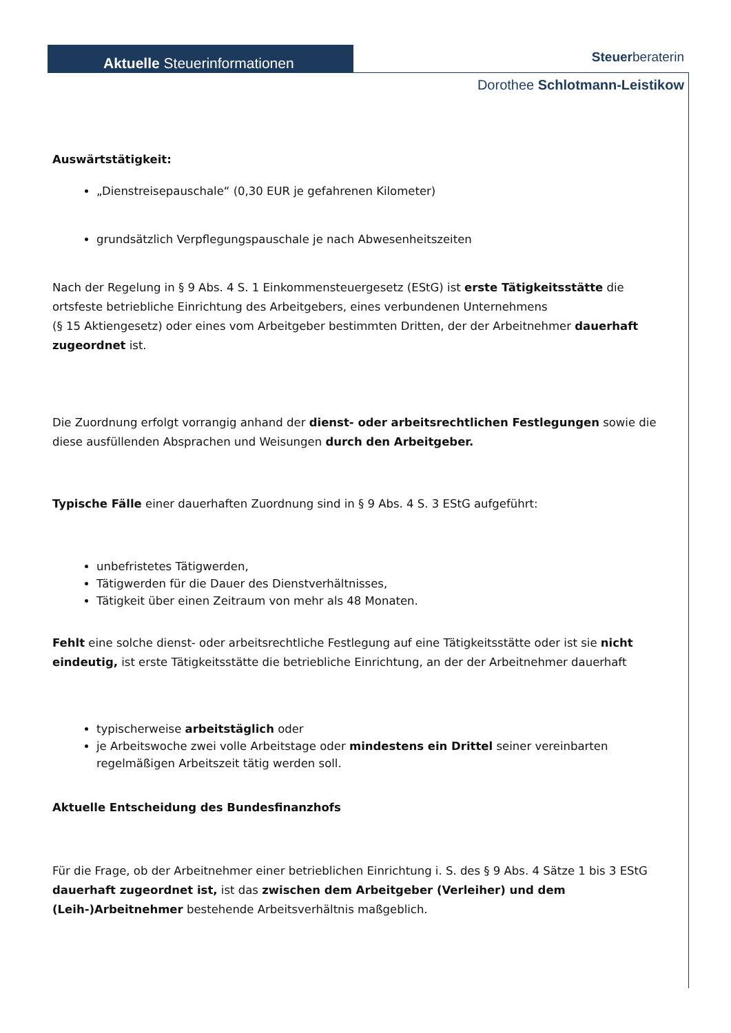Aktuelle Steuerinformationen Steuerberaterin
Dorothee Schlotmann-Leistikow
Auswärtstätigkeit:
„Dienstreisepauschale“ (0,30 EUR je gefahrenen Kilometer)
grundsätzlich Verpflegungspauschale je nach Abwesenheitszeiten
Nach der Regelung in § 9 Abs. 4 S. 1 Einkommensteuergesetz (EStG) ist erste Tätigkeitsstätte die ortsfeste betriebliche Einrichtung des Arbeitgebers, eines verbundenen Unternehmens
(§ 15 Aktiengesetz) oder eines vom Arbeitgeber bestimmten Dritten, der der Arbeitnehmer dauerhaft zugeordnet ist.
Die Zuordnung erfolgt vorrangig anhand der dienst- oder arbeitsrechtlichen Festlegungen sowie die diese ausfüllenden Absprachen und Weisungen durch den Arbeitgeber.
Typische Fälle einer dauerhaften Zuordnung sind in § 9 Abs. 4 S. 3 EStG aufgeführt:
unbefristetes Tätigwerden,
Tätigwerden für die Dauer des Dienstverhältnisses,
Tätigkeit über einen Zeitraum von mehr als 48 Monaten.
Fehlt eine solche dienst- oder arbeitsrechtliche Festlegung auf eine Tätigkeitsstätte oder ist sie nicht eindeutig, ist erste Tätigkeitsstätte die betriebliche Einrichtung, an der der Arbeitnehmer dauerhaft
typischerweise arbeitstäglich oder
je Arbeitswoche zwei volle Arbeitstage oder mindestens ein Drittel seiner vereinbarten regelmäßigen Arbeitszeit tätig werden soll.
Aktuelle Entscheidung des Bundesfinanzhofs
Für die Frage, ob der Arbeitnehmer einer betrieblichen Einrichtung i. S. des § 9 Abs. 4 Sätze 1 bis 3 EStG dauerhaft zugeordnet ist, ist das zwischen dem Arbeitgeber (Verleiher) und dem (Leih-)Arbeitnehmer bestehende Arbeitsverhältnis maßgeblich.